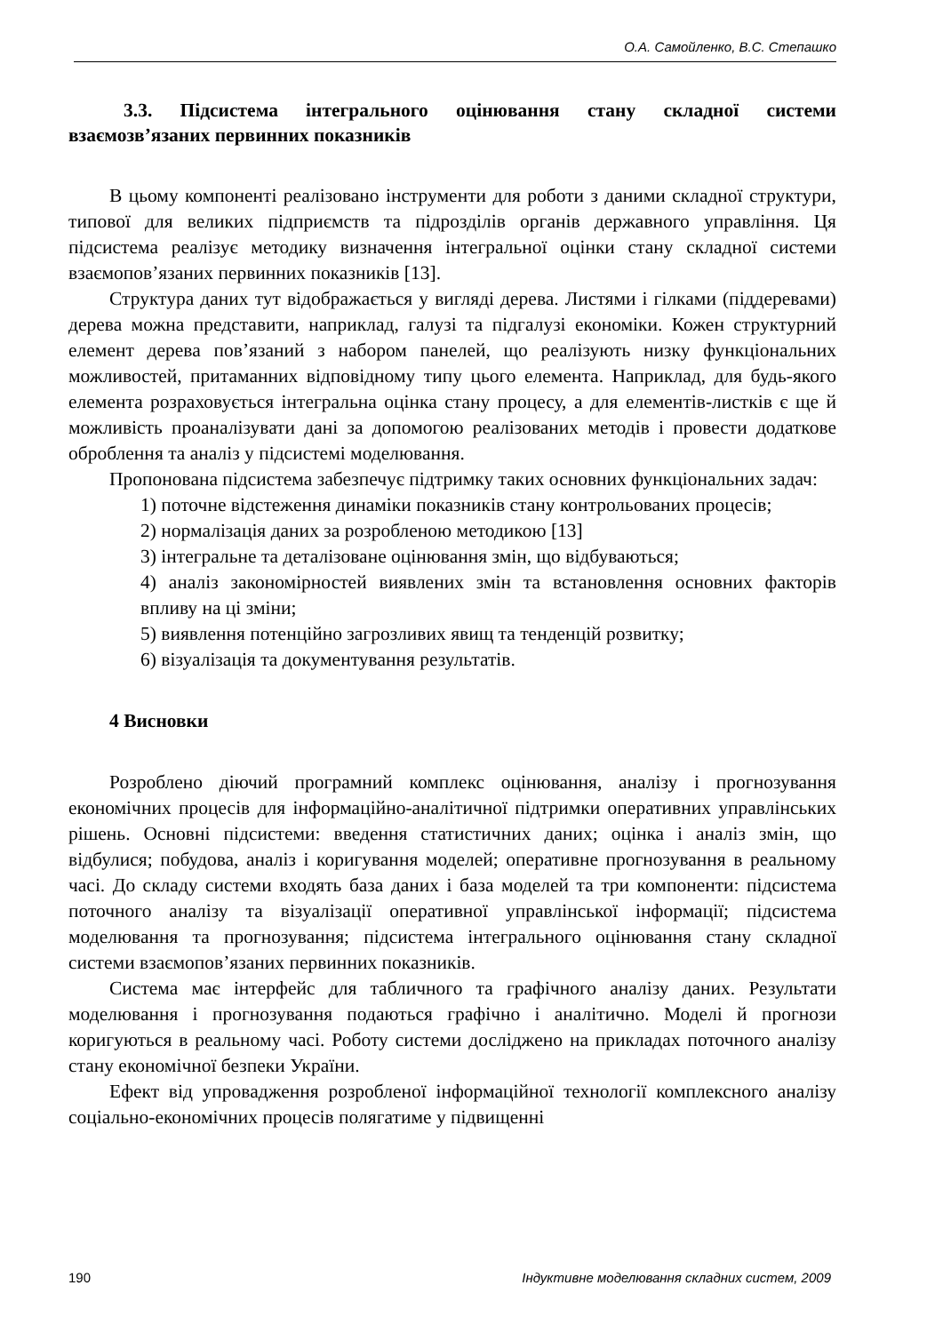О.А. Самойленко, В.С. Степашко
3.3. Підсистема інтегрального оцінювання стану складної системи взаємозв’язаних первинних показників
В цьому компоненті реалізовано інструменти для роботи з даними складної структури, типової для великих підприємств та підрозділів органів державного управління. Ця підсистема реалізує методику визначення інтегральної оцінки стану складної системи взаємопов’язаних первинних показників [13].
Структура даних тут відображається у вигляді дерева. Листями і гілками (піддеревами) дерева можна представити, наприклад, галузі та підгалузі економіки. Кожен структурний елемент дерева пов’язаний з набором панелей, що реалізують низку функціональних можливостей, притаманних відповідному типу цього елемента. Наприклад, для будь-якого елемента розраховується інтегральна оцінка стану процесу, а для елементів-листків є ще й можливість проаналізувати дані за допомогою реалізованих методів і провести додаткове оброблення та аналіз у підсистемі моделювання.
Пропонована підсистема забезпечує підтримку таких основних функціональних задач:
1) поточне відстеження динаміки показників стану контрольованих процесів;
2) нормалізація даних за розробленою методикою [13]
3) інтегральне та деталізоване оцінювання змін, що відбуваються;
4) аналіз закономірностей виявлених змін та встановлення основних факторів впливу на ці зміни;
5) виявлення потенційно загрозливих явищ та тенденцій розвитку;
6) візуалізація та документування результатів.
4 Висновки
Розроблено діючий програмний комплекс оцінювання, аналізу і прогнозування економічних процесів для інформаційно-аналітичної підтримки оперативних управлінських рішень. Основні підсистеми: введення статистичних даних; оцінка і аналіз змін, що відбулися; побудова, аналіз і коригування моделей; оперативне прогнозування в реальному часі. До складу системи входять база даних і база моделей та три компоненти: підсистема поточного аналізу та візуалізації оперативної управлінської інформації; підсистема моделювання та прогнозування; підсистема інтегрального оцінювання стану складної системи взаємопов’язаних первинних показників.
Система має інтерфейс для табличного та графічного аналізу даних. Результати моделювання і прогнозування подаються графічно і аналітично. Моделі й прогнози коригуються в реальному часі. Роботу системи досліджено на прикладах поточного аналізу стану економічної безпеки України.
Ефект від упровадження розробленої інформаційної технології комплексного аналізу соціально-економічних процесів полягатиме у підвищенні
190 Індуктивне моделювання складних систем, 2009